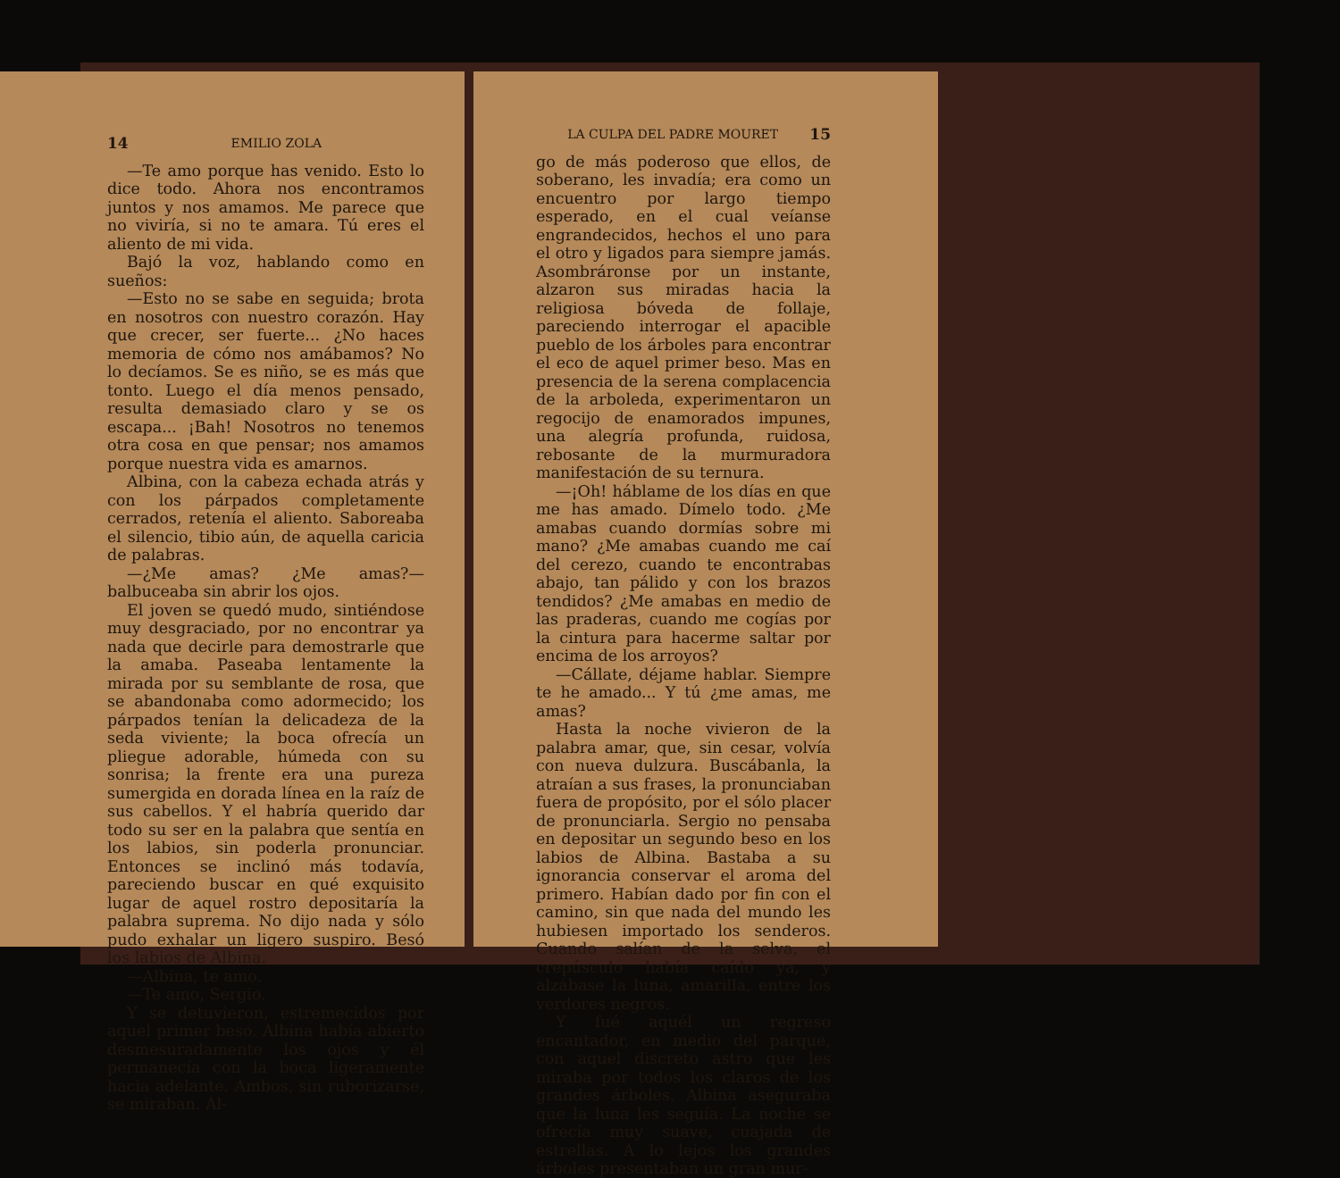14 EMILIO ZOLA
—Te amo porque has venido. Esto lo dice todo. Ahora nos encontramos juntos y nos amamos. Me parece que no viviría, si no te amara. Tú eres el aliento de mi vida.
Bajó la voz, hablando como en sueños:
—Esto no se sabe en seguida; brota en nosotros con nuestro corazón. Hay que crecer, ser fuerte... ¿No haces memoria de cómo nos amábamos? No lo decíamos. Se es niño, se es más que tonto. Luego el día menos pensado, resulta demasiado claro y se os escapa... ¡Bah! Nosotros no tenemos otra cosa en que pensar; nos amamos porque nuestra vida es amarnos.
Albina, con la cabeza echada atrás y con los párpados completamente cerrados, retenía el aliento. Saboreaba el silencio, tibio aún, de aquella caricia de palabras.
—¿Me amas? ¿Me amas?—balbuceaba sin abrir los ojos.
El joven se quedó mudo, sintiéndose muy desgraciado, por no encontrar ya nada que decirle para demostrarle que la amaba. Paseaba lentamente la mirada por su semblante de rosa, que se abandonaba como adormecido; los párpados tenían la delicadeza de la seda viviente; la boca ofrecía un pliegue adorable, húmeda con su sonrisa; la frente era una pureza sumergida en dorada línea en la raíz de sus cabellos. Y el habría querido dar todo su ser en la palabra que sentía en los labios, sin poderla pronunciar. Entonces se inclinó más todavía, pareciendo buscar en qué exquisito lugar de aquel rostro depositaría la palabra suprema. No dijo nada y sólo pudo exhalar un ligero suspiro. Besó los labios de Albina.
—Albina, te amo.
—Te amo, Sergio.
Y se detuvieron, estremecidos por aquel primer beso. Albina había abierto desmesuradamente los ojos y él permanecía con la boca ligeramente hacia adelante. Ambos, sin ruborizarse, se miraban. Al-
LA CULPA DEL PADRE MOURET 15
go de más poderoso que ellos, de soberano, les invadía; era como un encuentro por largo tiempo esperado, en el cual veíanse engrandecidos, hechos el uno para el otro y ligados para siempre jamás. Asombráronse por un instante, alzaron sus miradas hacia la religiosa bóveda de follaje, pareciendo interrogar el apacible pueblo de los árboles para encontrar el eco de aquel primer beso. Mas en presencia de la serena complacencia de la arboleda, experimentaron un regocijo de enamorados impunes, una alegría profunda, ruidosa, rebosante de la murmuradora manifestación de su ternura.
—¡Oh! háblame de los días en que me has amado. Dímelo todo. ¿Me amabas cuando dormías sobre mi mano? ¿Me amabas cuando me caí del cerezo, cuando te encontrabas abajo, tan pálido y con los brazos tendidos? ¿Me amabas en medio de las praderas, cuando me cogías por la cintura para hacerme saltar por encima de los arroyos?
—Cállate, déjame hablar. Siempre te he amado... Y tú ¿me amas, me amas?
Hasta la noche vivieron de la palabra amar, que, sin cesar, volvía con nueva dulzura. Buscábanla, la atraían a sus frases, la pronunciaban fuera de propósito, por el sólo placer de pronunciarla. Sergio no pensaba en depositar un segundo beso en los labios de Albina. Bastaba a su ignorancia conservar el aroma del primero. Habían dado por fin con el camino, sin que nada del mundo les hubiesen importado los senderos. Cuando salían de la selva, el crepúsculo había caído ya, y alzábase la luna, amarilla, entre los verdores negros.
Y fué aquél un regreso encantador, en medio del parque, con aquel discreto astro que les miraba por todos los claros de los grandes árboles. Albina aseguraba que la luna les seguía. La noche se ofrecía muy suave, cuajada de estrellas. A lo lejos los grandes árboles presentaban un gran mur-